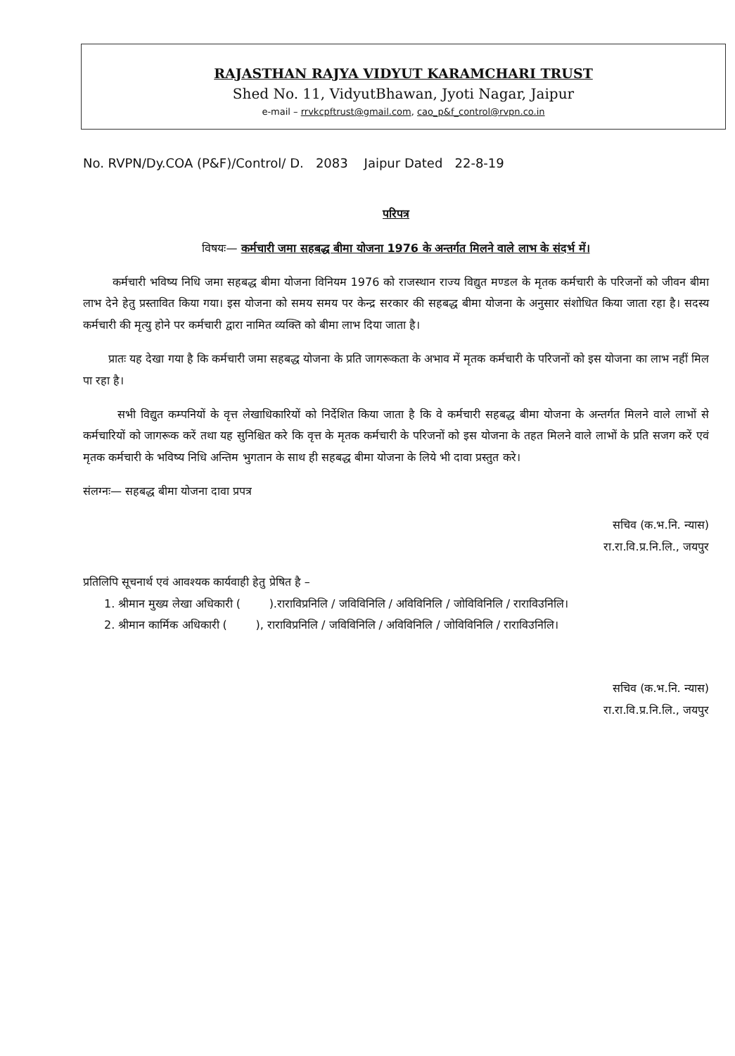RAJASTHAN RAJYA VIDYUT KARAMCHARI TRUST
Shed No. 11, VidyutBhawan, Jyoti Nagar, Jaipur
e-mail – rrvkcpftrust@gmail.com, cao_p&f_control@rvpn.co.in
No. RVPN/Dy.COA (P&F)/Control/ D. 2083 Jaipur Dated 22-8-19
परिपत्र
विषयः— कर्मचारी जमा सहबद्ध बीमा योजना 1976 के अन्तर्गत मिलने वाले लाभ के संदर्भ में।
कर्मचारी भविष्य निधि जमा सहबद्ध बीमा योजना विनियम 1976 को राजस्थान राज्य विद्युत मण्डल के मृतक कर्मचारी के परिजनों को जीवन बीमा लाभ देने हेतु प्रस्तावित किया गया। इस योजना को समय समय पर केन्द्र सरकार की सहबद्ध बीमा योजना के अनुसार संशोधित किया जाता रहा है। सदस्य कर्मचारी की मृत्यु होने पर कर्मचारी द्वारा नामित व्यक्ति को बीमा लाभ दिया जाता है।
प्रातः यह देखा गया है कि कर्मचारी जमा सहबद्ध योजना के प्रति जागरूकता के अभाव में मृतक कर्मचारी के परिजनों को इस योजना का लाभ नहीं मिल पा रहा है।
सभी विद्युत कम्पनियों के वृत्त लेखाधिकारियों को निर्देशित किया जाता है कि वे कर्मचारी सहबद्ध बीमा योजना के अन्तर्गत मिलने वाले लाभों से कर्मचारियों को जागरूक करें तथा यह सुनिश्चित करे कि वृत्त के मृतक कर्मचारी के परिजनों को इस योजना के तहत मिलने वाले लाभों के प्रति सजग करें एवं मृतक कर्मचारी के भविष्य निधि अन्तिम भुगतान के साथ ही सहबद्ध बीमा योजना के लिये भी दावा प्रस्तुत करे।
संलग्नः— सहबद्ध बीमा योजना दावा प्रपत्र
सचिव (क.भ.नि. न्यास)
रा.रा.वि.प्र.नि.लि., जयपुर
प्रतिलिपि सूचनार्थ एवं आवश्यक कार्यवाही हेतु प्रेषित है –
1. श्रीमान मुख्य लेखा अधिकारी ( ).राराविप्रनिलि / जविविनिलि / अविविनिलि / जोविविनिलि / राराविउनिलि।
2. श्रीमान कार्मिक अधिकारी ( ), राराविप्रनिलि / जविविनिलि / अविविनिलि / जोविविनिलि / राराविउनिलि।
सचिव (क.भ.नि. न्यास)
रा.रा.वि.प्र.नि.लि., जयपुर